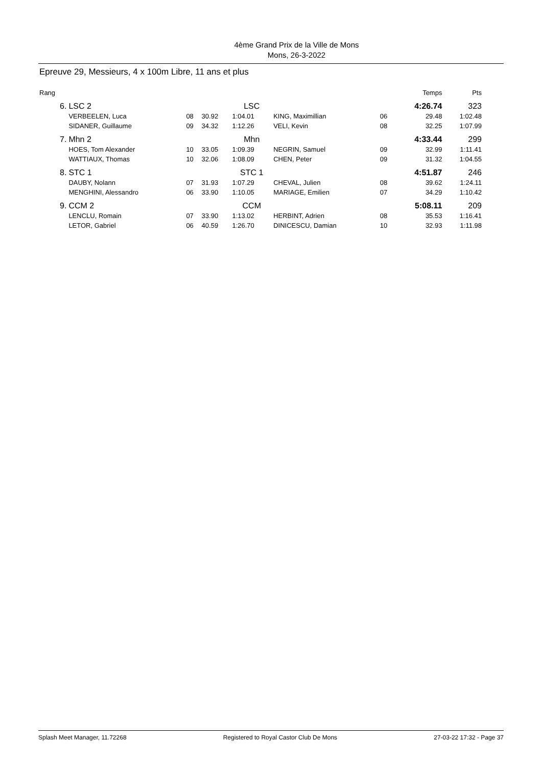4ème Grand Prix de la Ville de Mons
Mons, 26-3-2022
Epreuve 29, Messieurs, 4 x 100m Libre, 11 ans et plus
| Rang | | | | | | | Temps | Pts |
| 6. | LSC 2 | | | LSC | | | 4:26.74 | 323 |
| | VERBEELEN, Luca | 08 | 30.92 | 1:04.01 | KING, Maximillian | 06 | 29.48 | 1:02.48 |
| | SIDANER, Guillaume | 09 | 34.32 | 1:12.26 | VELI, Kevin | 08 | 32.25 | 1:07.99 |
| 7. | Mhn 2 | | | Mhn | | | 4:33.44 | 299 |
| | HOES, Tom Alexander | 10 | 33.05 | 1:09.39 | NEGRIN, Samuel | 09 | 32.99 | 1:11.41 |
| | WATTIAUX, Thomas | 10 | 32.06 | 1:08.09 | CHEN, Peter | 09 | 31.32 | 1:04.55 |
| 8. | STC 1 | | | STC 1 | | | 4:51.87 | 246 |
| | DAUBY, Nolann | 07 | 31.93 | 1:07.29 | CHEVAL, Julien | 08 | 39.62 | 1:24.11 |
| | MENGHINI, Alessandro | 06 | 33.90 | 1:10.05 | MARIAGE, Emilien | 07 | 34.29 | 1:10.42 |
| 9. | CCM 2 | | | CCM | | | 5:08.11 | 209 |
| | LENCLU, Romain | 07 | 33.90 | 1:13.02 | HERBINT, Adrien | 08 | 35.53 | 1:16.41 |
| | LETOR, Gabriel | 06 | 40.59 | 1:26.70 | DINICESCU, Damian | 10 | 32.93 | 1:11.98 |
Splash Meet Manager, 11.72268 Registered to Royal Castor Club De Mons 27-03-22 17:32 - Page 37